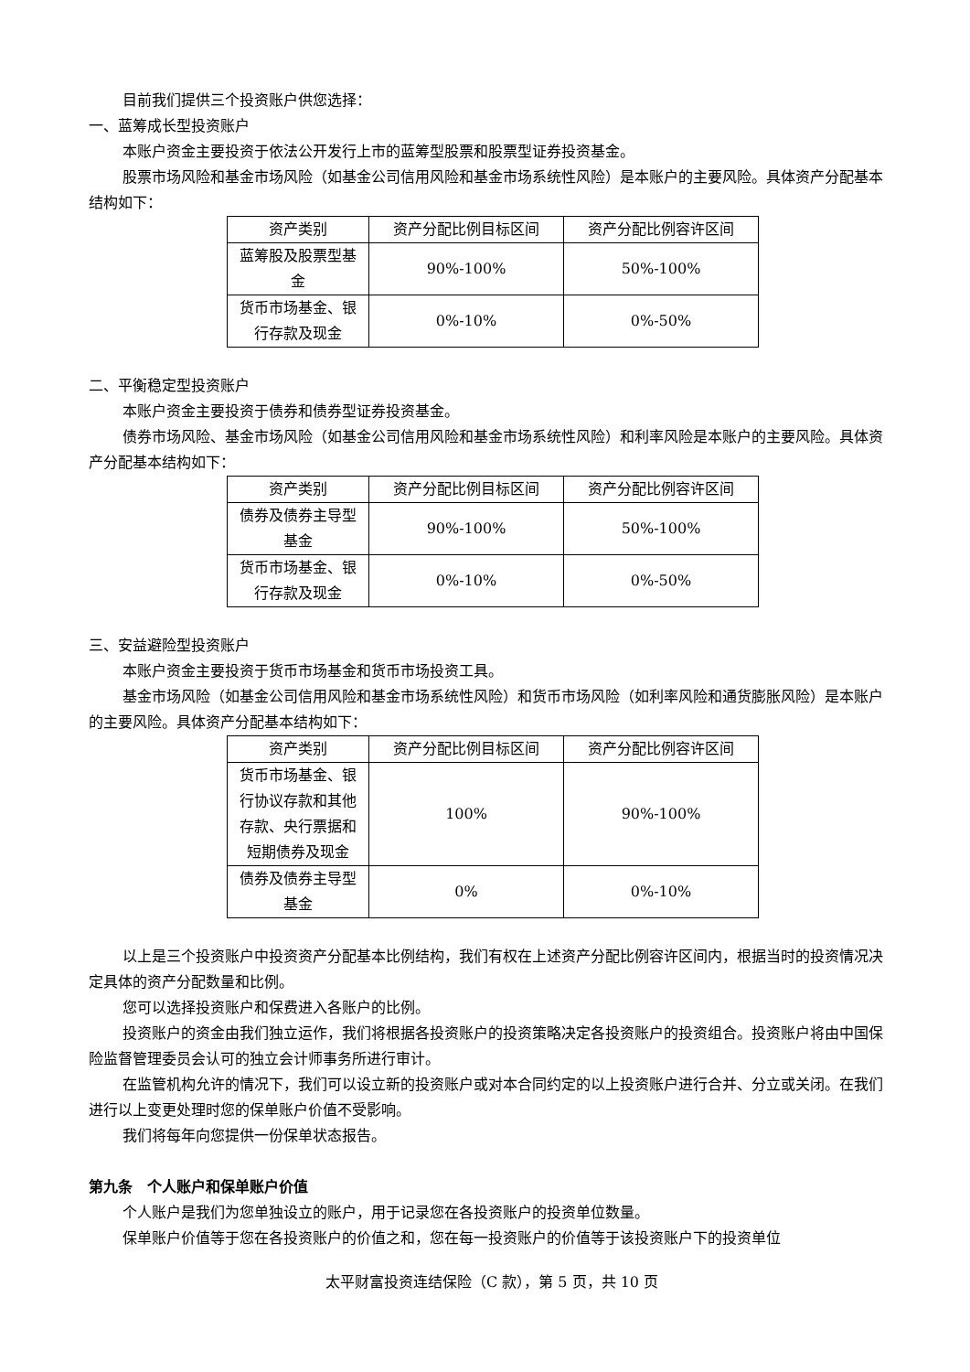目前我们提供三个投资账户供您选择：
一、蓝筹成长型投资账户
本账户资金主要投资于依法公开发行上市的蓝筹型股票和股票型证券投资基金。
股票市场风险和基金市场风险（如基金公司信用风险和基金市场系统性风险）是本账户的主要风险。具体资产分配基本结构如下：
| 资产类别 | 资产分配比例目标区间 | 资产分配比例容许区间 |
| 蓝筹股及股票型基金 | 90%-100% | 50%-100% |
| 货币市场基金、银行存款及现金 | 0%-10% | 0%-50% |
二、平衡稳定型投资账户
本账户资金主要投资于债券和债券型证券投资基金。
债券市场风险、基金市场风险（如基金公司信用风险和基金市场系统性风险）和利率风险是本账户的主要风险。具体资产分配基本结构如下：
| 资产类别 | 资产分配比例目标区间 | 资产分配比例容许区间 |
| 债券及债券主导型基金 | 90%-100% | 50%-100% |
| 货币市场基金、银行存款及现金 | 0%-10% | 0%-50% |
三、安益避险型投资账户
本账户资金主要投资于货币市场基金和货币市场投资工具。
基金市场风险（如基金公司信用风险和基金市场系统性风险）和货币市场风险（如利率风险和通货膨胀风险）是本账户的主要风险。具体资产分配基本结构如下：
| 资产类别 | 资产分配比例目标区间 | 资产分配比例容许区间 |
| 货币市场基金、银行协议存款和其他存款、央行票据和短期债券及现金 | 100% | 90%-100% |
| 债券及债券主导型基金 | 0% | 0%-10% |
以上是三个投资账户中投资资产分配基本比例结构，我们有权在上述资产分配比例容许区间内，根据当时的投资情况决定具体的资产分配数量和比例。
您可以选择投资账户和保费进入各账户的比例。
投资账户的资金由我们独立运作，我们将根据各投资账户的投资策略决定各投资账户的投资组合。投资账户将由中国保险监督管理委员会认可的独立会计师事务所进行审计。
在监管机构允许的情况下，我们可以设立新的投资账户或对本合同约定的以上投资账户进行合并、分立或关闭。在我们进行以上变更处理时您的保单账户价值不受影响。
我们将每年向您提供一份保单状态报告。
第九条　个人账户和保单账户价值
个人账户是我们为您单独设立的账户，用于记录您在各投资账户的投资单位数量。
保单账户价值等于您在各投资账户的价值之和，您在每一投资账户的价值等于该投资账户下的投资单位
太平财富投资连结保险（C 款），第 5 页，共 10 页